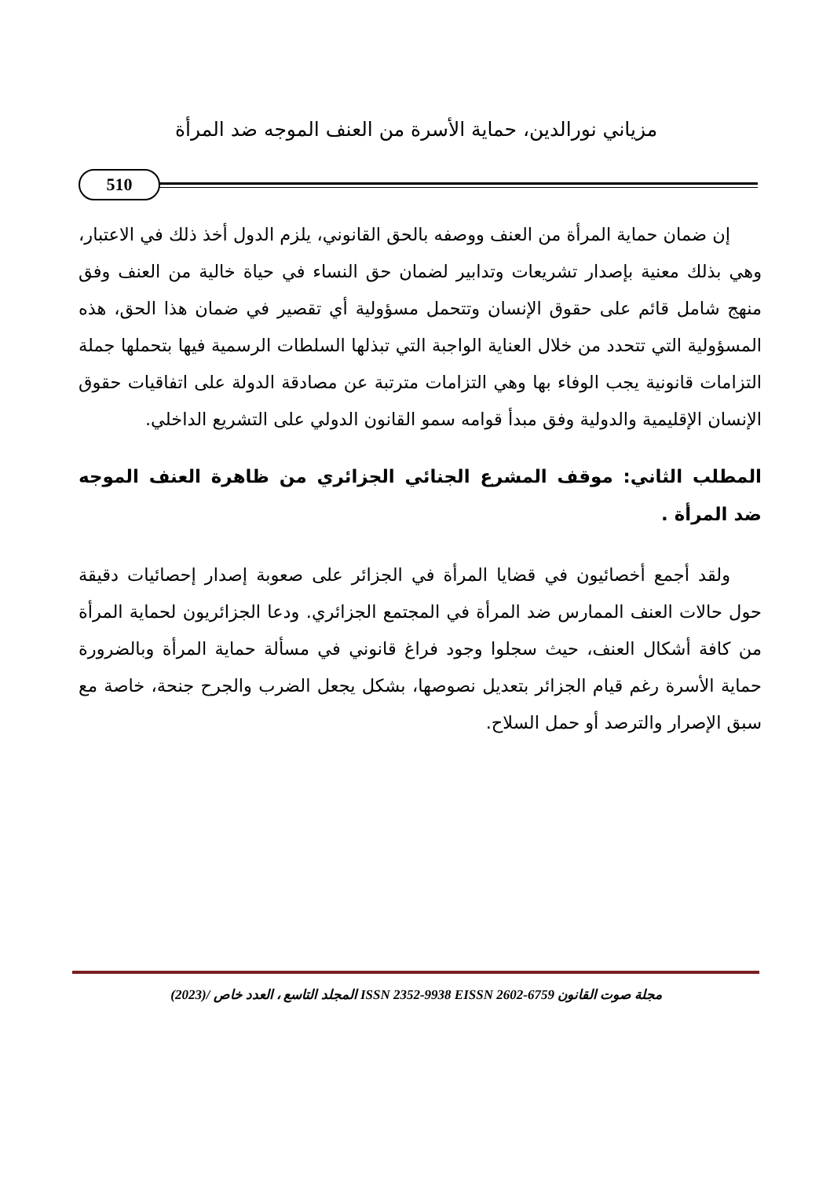مزياني نورالدين، حماية الأسرة من العنف الموجه ضد المرأة
510
إن ضمان حماية المرأة من العنف ووصفه بالحق القانوني، يلزم الدول أخذ ذلك في الاعتبار، وهي بذلك معنية بإصدار تشريعات وتدابير لضمان حق النساء في حياة خالية من العنف وفق منهج شامل قائم على حقوق الإنسان وتتحمل مسؤولية أي تقصير في ضمان هذا الحق، هذه المسؤولية التي تتحدد من خلال العناية الواجبة التي تبذلها السلطات الرسمية فيها بتحملها جملة التزامات قانونية يجب الوفاء بها وهي التزامات مترتبة عن مصادقة الدولة على اتفاقيات حقوق الإنسان الإقليمية والدولية وفق مبدأ قوامه سمو القانون الدولي على التشريع الداخلي.
المطلب الثاني: موقف المشرع الجنائي الجزائري من ظاهرة العنف الموجه ضد المرأة .
ولقد أجمع أخصائيون في قضايا المرأة في الجزائر على صعوبة إصدار إحصائيات دقيقة حول حالات العنف الممارس ضد المرأة في المجتمع الجزائري. ودعا الجزائريون لحماية المرأة من كافة أشكال العنف، حيث سجلوا وجود فراغ قانوني في مسألة حماية المرأة وبالضرورة حماية الأسرة رغم قيام الجزائر بتعديل نصوصها، بشكل يجعل الضرب والجرح جنحة، خاصة مع سبق الإصرار والترصد أو حمل السلاح.
مجلة صوت القانون ISSN 2352-9938 EISSN 2602-6759 المجلد التاسع ، العدد خاص (2023)/